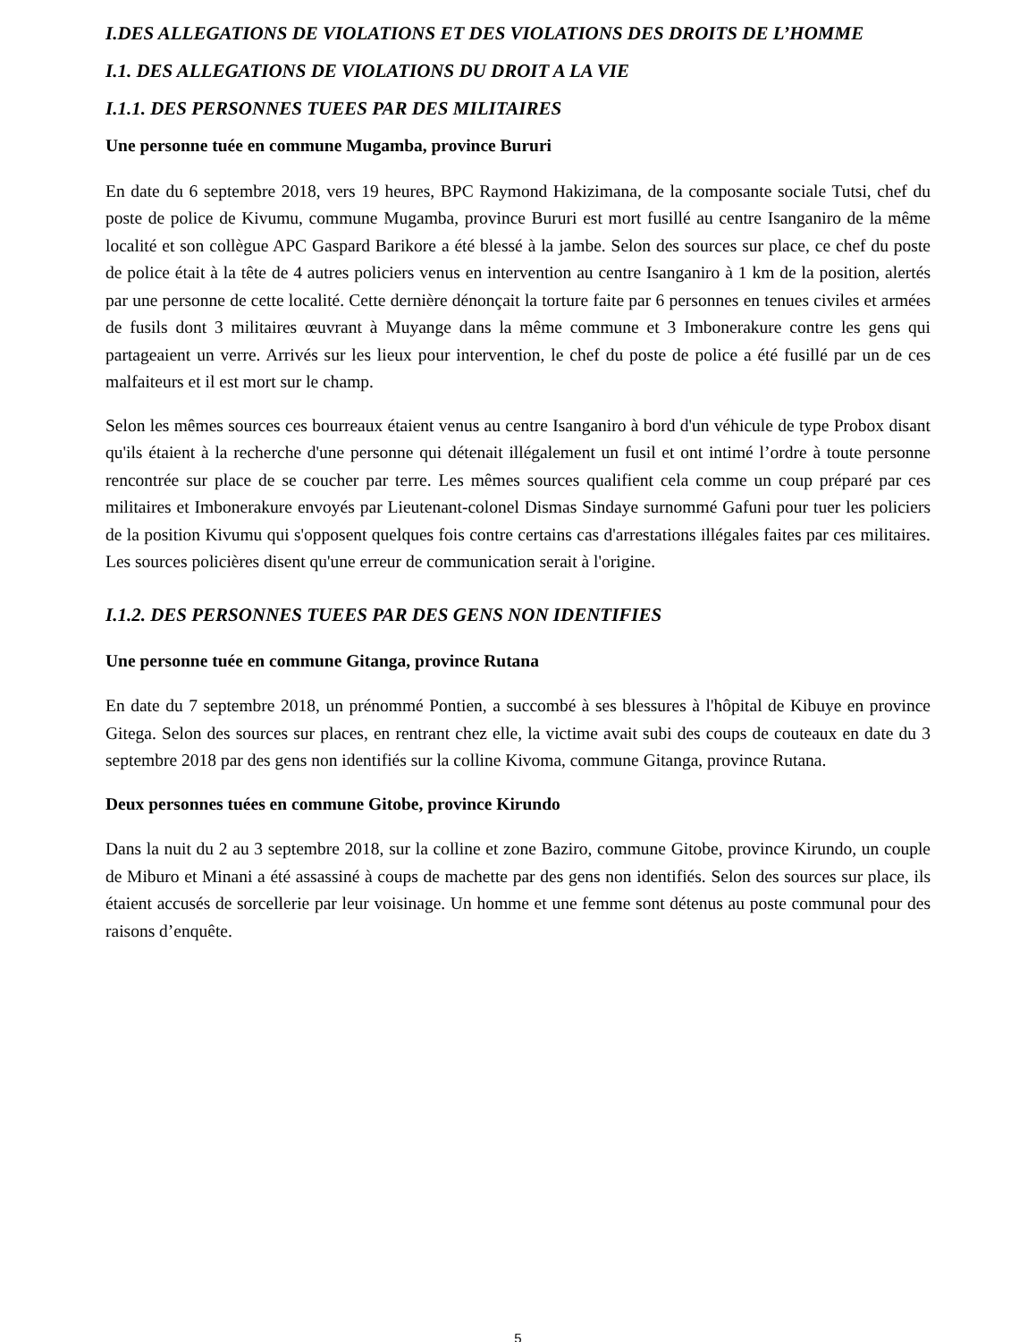I.DES ALLEGATIONS DE VIOLATIONS ET DES VIOLATIONS DES DROITS DE L’HOMME
I.1. DES ALLEGATIONS DE VIOLATIONS DU DROIT A LA VIE
I.1.1. DES PERSONNES TUEES PAR DES MILITAIRES
Une personne tuée en commune Mugamba, province Bururi
En date du 6 septembre 2018, vers 19 heures, BPC Raymond Hakizimana, de la composante sociale Tutsi, chef du poste de police de Kivumu, commune Mugamba, province Bururi est mort fusillé au centre Isanganiro de la même localité et son collègue APC Gaspard Barikore a été blessé à la jambe. Selon des sources sur place, ce chef du poste de police était à la tête de 4 autres policiers venus en intervention au centre Isanganiro à 1 km de la position, alertés par une personne de cette localité. Cette dernière dénonçait la torture faite par 6 personnes en tenues civiles et armées de fusils dont 3 militaires œuvrant à Muyange dans la même commune et 3 Imbonerakure contre les gens qui partageaient un verre. Arrivés sur les lieux pour intervention, le chef du poste de police a été fusillé par un de ces malfaiteurs et il est mort sur le champ.
Selon les mêmes sources ces bourreaux étaient venus au centre Isanganiro à bord d'un véhicule de type Probox disant qu'ils étaient à la recherche d'une personne qui détenait illégalement un fusil et ont intimé l’ordre à toute personne rencontrée sur place de se coucher par terre. Les mêmes sources qualifient cela comme un coup préparé par ces militaires et Imbonerakure envoyés par Lieutenant-colonel Dismas Sindaye surnommé Gafuni pour tuer les policiers de la position Kivumu qui s'opposent quelques fois contre certains cas d'arrestations illégales faites par ces militaires. Les sources policières disent qu'une erreur de communication serait à l'origine.
I.1.2. DES PERSONNES TUEES PAR DES GENS NON IDENTIFIES
Une personne tuée en commune Gitanga, province Rutana
En date du 7 septembre 2018, un prénommé Pontien, a succombé à ses blessures à l'hôpital de Kibuye en province Gitega. Selon des sources sur places, en rentrant chez elle, la victime avait subi des coups de couteaux en date du 3 septembre 2018 par des gens non identifiés sur la colline Kivoma, commune Gitanga, province Rutana.
Deux personnes tuées en commune Gitobe, province Kirundo
Dans la nuit du 2 au 3 septembre 2018, sur la colline et zone Baziro, commune Gitobe, province Kirundo, un couple de Miburo et Minani a été assassiné à coups de machette par des gens non identifiés. Selon des sources sur place, ils étaient accusés de sorcellerie par leur voisinage. Un homme et une femme sont détenus au poste communal pour des raisons d’enquête.
5